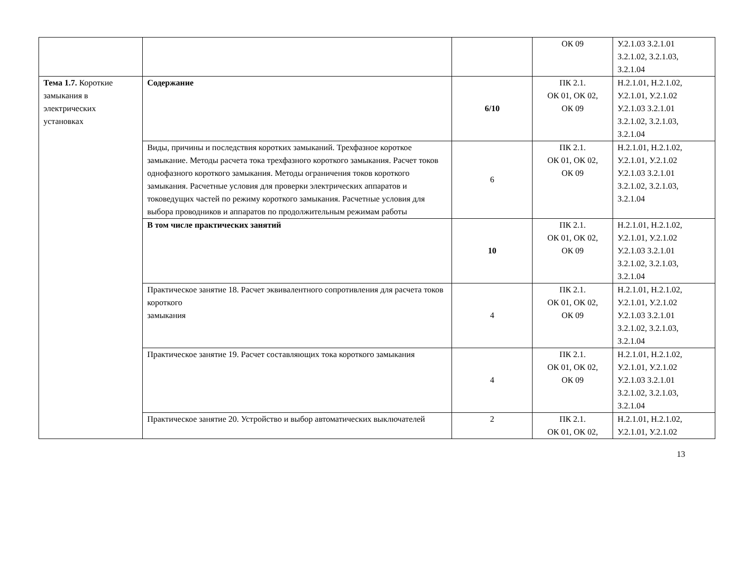| | | | ОК 09 | У.2.1.03 З.2.1.01 З.2.1.02, З.2.1.03, З.2.1.04 |
| Тема 1.7. Короткие замыкания в электрических установках | Содержание | 6/10 | ПК 2.1. ОК 01, ОК 02, ОК 09 | Н.2.1.01, Н.2.1.02, У.2.1.01, У.2.1.02 У.2.1.03 З.2.1.01 З.2.1.02, З.2.1.03, З.2.1.04 |
| | Виды, причины и последствия коротких замыканий. Трехфазное короткое замыкание. Методы расчета тока трехфазного короткого замыкания. Расчет токов однофазного короткого замыкания. Методы ограничения токов короткого замыкания. Расчетные условия для проверки электрических аппаратов и токоведущих частей по режиму короткого замыкания. Расчетные условия для выбора проводников и аппаратов по продолжительным режимам работы | 6 | ПК 2.1. ОК 01, ОК 02, ОК 09 | Н.2.1.01, Н.2.1.02, У.2.1.01, У.2.1.02 У.2.1.03 З.2.1.01 З.2.1.02, З.2.1.03, З.2.1.04 |
| | В том числе практических занятий | 10 | ПК 2.1. ОК 01, ОК 02, ОК 09 | Н.2.1.01, Н.2.1.02, У.2.1.01, У.2.1.02 У.2.1.03 З.2.1.01 З.2.1.02, З.2.1.03, З.2.1.04 |
| | Практическое занятие 18. Расчет эквивалентного сопротивления для расчета токов короткого замыкания | 4 | ПК 2.1. ОК 01, ОК 02, ОК 09 | Н.2.1.01, Н.2.1.02, У.2.1.01, У.2.1.02 У.2.1.03 З.2.1.01 З.2.1.02, З.2.1.03, З.2.1.04 |
| | Практическое занятие 19. Расчет составляющих тока короткого замыкания | 4 | ПК 2.1. ОК 01, ОК 02, ОК 09 | Н.2.1.01, Н.2.1.02, У.2.1.01, У.2.1.02 У.2.1.03 З.2.1.01 З.2.1.02, З.2.1.03, З.2.1.04 |
| | Практическое занятие 20. Устройство и выбор автоматических выключателей | 2 | ПК 2.1. ОК 01, ОК 02, | Н.2.1.01, Н.2.1.02, У.2.1.01, У.2.1.02 |
13